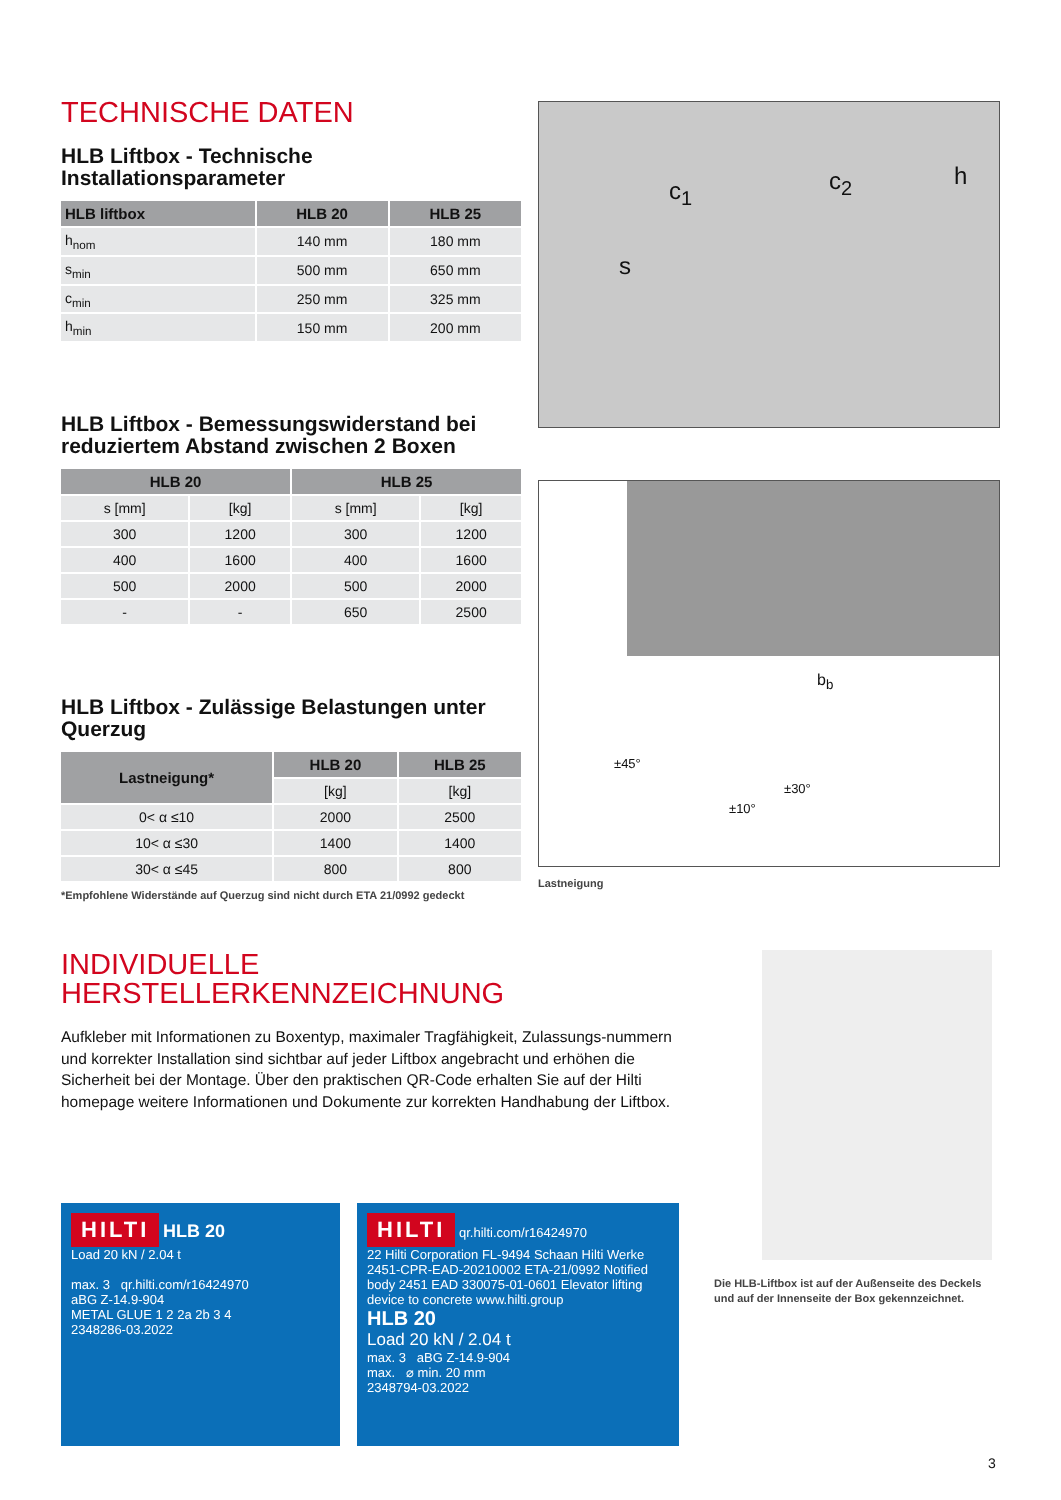TECHNISCHE DATEN
HLB Liftbox - Technische Installationsparameter
| HLB liftbox | HLB 20 | HLB 25 |
| --- | --- | --- |
| h<sub>nom</sub> | 140 mm | 180 mm |
| s<sub>min</sub> | 500 mm | 650 mm |
| c<sub>min</sub> | 250 mm | 325 mm |
| h<sub>min</sub> | 150 mm | 200 mm |
HLB Liftbox - Bemessungswiderstand bei reduziertem Abstand zwischen 2 Boxen
| HLB 20 | | HLB 25 | |
| --- | --- | --- | --- |
| s [mm] | [kg] | s [mm] | [kg] |
| 300 | 1200 | 300 | 1200 |
| 400 | 1600 | 400 | 1600 |
| 500 | 2000 | 500 | 2000 |
| - | - | 650 | 2500 |
HLB Liftbox - Zulässige Belastungen unter Querzug
| Lastneigung* | HLB 20 | HLB 25 |
| --- | --- | --- |
| | [kg] | [kg] |
| 0< α ≤10 | 2000 | 2500 |
| 10< α ≤30 | 1400 | 1400 |
| 30< α ≤45 | 800 | 800 |
*Empfohlene Widerstände auf Querzug sind nicht durch ETA 21/0992 gedeckt
c<sub>1</sub> c<sub>2</sub> h
s
b<sub>b</sub>
±45°
±30°
±10°
Lastneigung
INDIVIDUELLE
HERSTELLERKENNZEICHNUNG
Aufkleber mit Informationen zu Boxentyp, maximaler Tragfähigkeit, Zulassungs-nummern und korrekter Installation sind sichtbar auf jeder Liftbox angebracht und erhöhen die Sicherheit bei der Montage. Über den praktischen QR-Code erhalten Sie auf der Hilti homepage weitere Informationen und Dokumente zur korrekten Handhabung der Liftbox.
Die HLB-Liftbox ist auf der Außenseite des Deckels und auf der Innenseite der Box gekennzeichnet.
HILTI HLB 20
Load 20 kN / 2.04 t
max. 3 qr.hilti.com/r16424970
aBG Z-14.9-904
METAL GLUE 1 2 2a 2b 3 4
2348286-03.2022
HILTI qr.hilti.com/r16424970
22 Hilti Corporation FL-9494 Schaan Hilti Werke 2451-CPR-EAD-20210002 ETA-21/0992 Notified body 2451 EAD 330075-01-0601 Elevator lifting device to concrete www.hilti.group
HLB 20
Load 20 kN / 2.04 t
max. 3 aBG Z-14.9-904
max. ⌀ min. 20 mm
2348794-03.2022
3